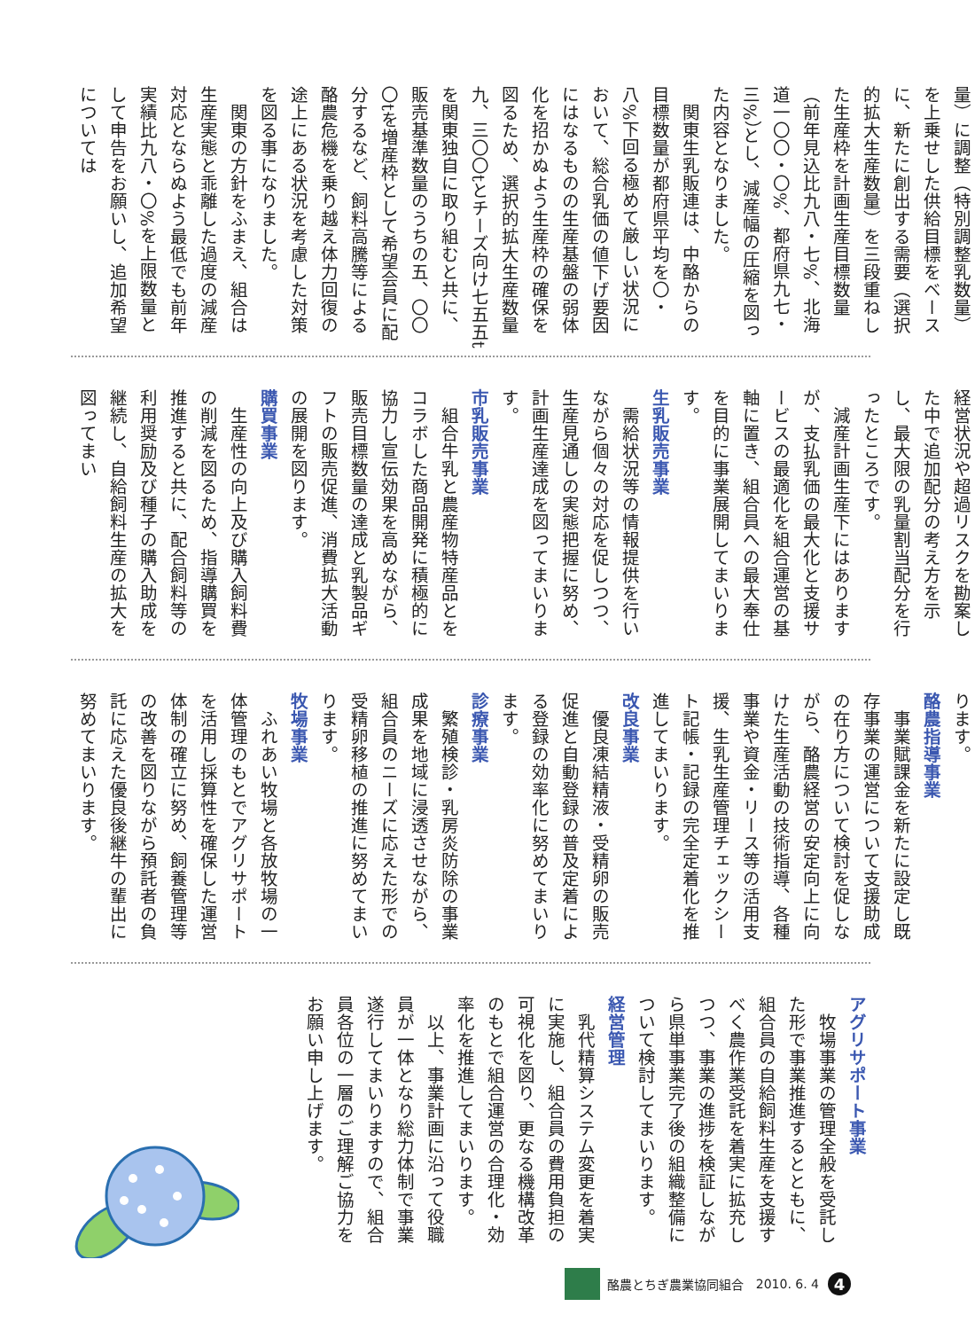量）に調整（特別調整乳数量）を上乗せした供給目標をベースに、新たに創出する需要（選択的拡大生産数量）を三段重ねした生産枠を計画生産目標数量（前年見込比九八・七%、北海道一〇〇・〇%、都府県九七・三%）とし、減産幅の圧縮を図った内容となりました。
関東生乳販連は、中酪からの目標数量が都府県平均を〇・八%下回る極めて厳しい状況において、総合乳価の値下げ要因にはなるものの生産基盤の弱体化を招かぬよう生産枠の確保を図るため、選択的拡大生産数量九、三〇〇tとチーズ向け七五五tを関東独自に取り組むと共に、販売基準数量のうちの五、〇〇〇tを増産枠として希望会員に配分するなど、飼料高騰等による酪農危機を乗り越え体力回復の途上にある状況を考慮した対策を図る事になりました。
関東の方針をふまえ、組合は生産実態と乖離した過度の減産対応とならぬよう最低でも前年実績比九八・〇%を上限数量として申告をお願いし、追加希望については
経営状況や超過リスクを勘案した中で追加配分の考え方を示し、最大限の乳量割当配分を行ったところです。
減産計画生産下にはありますが、支払乳価の最大化と支援サービスの最適化を組合運営の基軸に置き、組合員への最大奉仕を目的に事業展開してまいります。
生乳販売事業
需給状況等の情報提供を行いながら個々の対応を促しつつ、生産見通しの実態把握に努め、計画生産達成を図ってまいります。
市乳販売事業
組合牛乳と農産物特産品とをコラボした商品開発に積極的に協力し宣伝効果を高めながら、販売目標数量の達成と乳製品ギフトの販売促進、消費拡大活動の展開を図ります。
購買事業
生産性の向上及び購入飼料費の削減を図るため、指導購買を推進すると共に、配合飼料等の利用奨励及び種子の購入助成を継続し、自給飼料生産の拡大を図ってまい
ります。
酪農指導事業
事業賦課金を新たに設定し既存事業の運営について支援助成の在り方について検討を促しながら、酪農経営の安定向上に向けた生産活動の技術指導、各種事業や資金・リース等の活用支援、生乳生産管理チェックシート記帳・記録の完全定着化を推進してまいります。
改良事業
優良凍結精液・受精卵の販売促進と自動登録の普及定着による登録の効率化に努めてまいります。
診療事業
繁殖検診・乳房炎防除の事業成果を地域に浸透させながら、組合員のニーズに応えた形での受精卵移植の推進に努めてまいります。
牧場事業
ふれあい牧場と各放牧場の一体管理のもとでアグリサポートを活用し採算性を確保した運営体制の確立に努め、飼養管理等の改善を図りながら預託者の負託に応えた優良後継牛の輩出に努めてまいります。
アグリサポート事業
牧場事業の管理全般を受託した形で事業推進するとともに、組合員の自給飼料生産を支援すべく農作業受託を着実に拡充しつつ、事業の進捗を検証しながら県単事業完了後の組織整備について検討してまいります。
経営管理
乳代精算システム変更を着実に実施し、組合員の費用負担の可視化を図り、更なる機構改革のもとで組合運営の合理化・効率化を推進してまいります。
以上、事業計画に沿って役職員が一体となり総力体制で事業遂行してまいりますので、組合員各位の一層のご理解ご協力をお願い申し上げます。
酪農とちぎ農業協同組合 2010. 6. 4 4